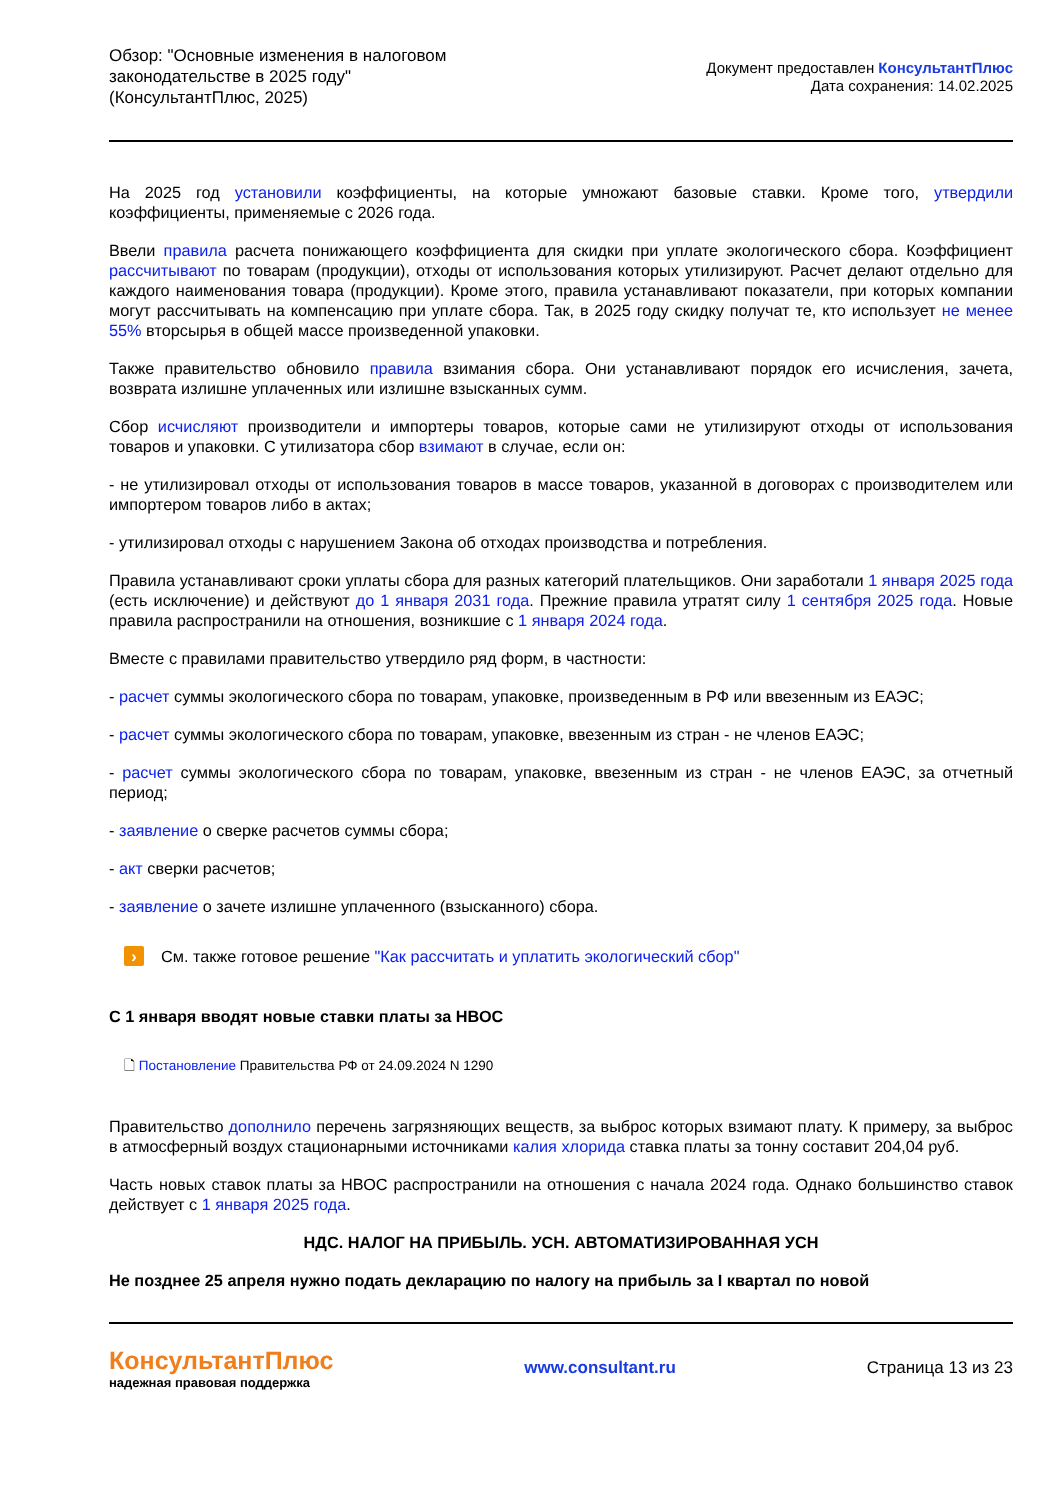Обзор: "Основные изменения в налоговом законодательстве в 2025 году" (КонсультантПлюс, 2025)
Документ предоставлен КонсультантПлюс
Дата сохранения: 14.02.2025
На 2025 год установили коэффициенты, на которые умножают базовые ставки. Кроме того, утвердили коэффициенты, применяемые с 2026 года.
Ввели правила расчета понижающего коэффициента для скидки при уплате экологического сбора. Коэффициент рассчитывают по товарам (продукции), отходы от использования которых утилизируют. Расчет делают отдельно для каждого наименования товара (продукции). Кроме этого, правила устанавливают показатели, при которых компании могут рассчитывать на компенсацию при уплате сбора. Так, в 2025 году скидку получат те, кто использует не менее 55% вторсырья в общей массе произведенной упаковки.
Также правительство обновило правила взимания сбора. Они устанавливают порядок его исчисления, зачета, возврата излишне уплаченных или излишне взысканных сумм.
Сбор исчисляют производители и импортеры товаров, которые сами не утилизируют отходы от использования товаров и упаковки. С утилизатора сбор взимают в случае, если он:
- не утилизировал отходы от использования товаров в массе товаров, указанной в договорах с производителем или импортером товаров либо в актах;
- утилизировал отходы с нарушением Закона об отходах производства и потребления.
Правила устанавливают сроки уплаты сбора для разных категорий плательщиков. Они заработали 1 января 2025 года (есть исключение) и действуют до 1 января 2031 года. Прежние правила утратят силу 1 сентября 2025 года. Новые правила распространили на отношения, возникшие с 1 января 2024 года.
Вместе с правилами правительство утвердило ряд форм, в частности:
- расчет суммы экологического сбора по товарам, упаковке, произведенным в РФ или ввезенным из ЕАЭС;
- расчет суммы экологического сбора по товарам, упаковке, ввезенным из стран - не членов ЕАЭС;
- расчет суммы экологического сбора по товарам, упаковке, ввезенным из стран - не членов ЕАЭС, за отчетный период;
- заявление о сверке расчетов суммы сбора;
- акт сверки расчетов;
- заявление о зачете излишне уплаченного (взысканного) сбора.
› См. также готовое решение "Как рассчитать и уплатить экологический сбор"
С 1 января вводят новые ставки платы за НВОС
🗋 Постановление Правительства РФ от 24.09.2024 N 1290
Правительство дополнило перечень загрязняющих веществ, за выброс которых взимают плату. К примеру, за выброс в атмосферный воздух стационарными источниками калия хлорида ставка платы за тонну составит 204,04 руб.
Часть новых ставок платы за НВОС распространили на отношения с начала 2024 года. Однако большинство ставок действует с 1 января 2025 года.
НДС. НАЛОГ НА ПРИБЫЛЬ. УСН. АВТОМАТИЗИРОВАННАЯ УСН
Не позднее 25 апреля нужно подать декларацию по налогу на прибыль за I квартал по новой
КонсультантПлюс
надежная правовая поддержка
www.consultant.ru Страница 13 из 23